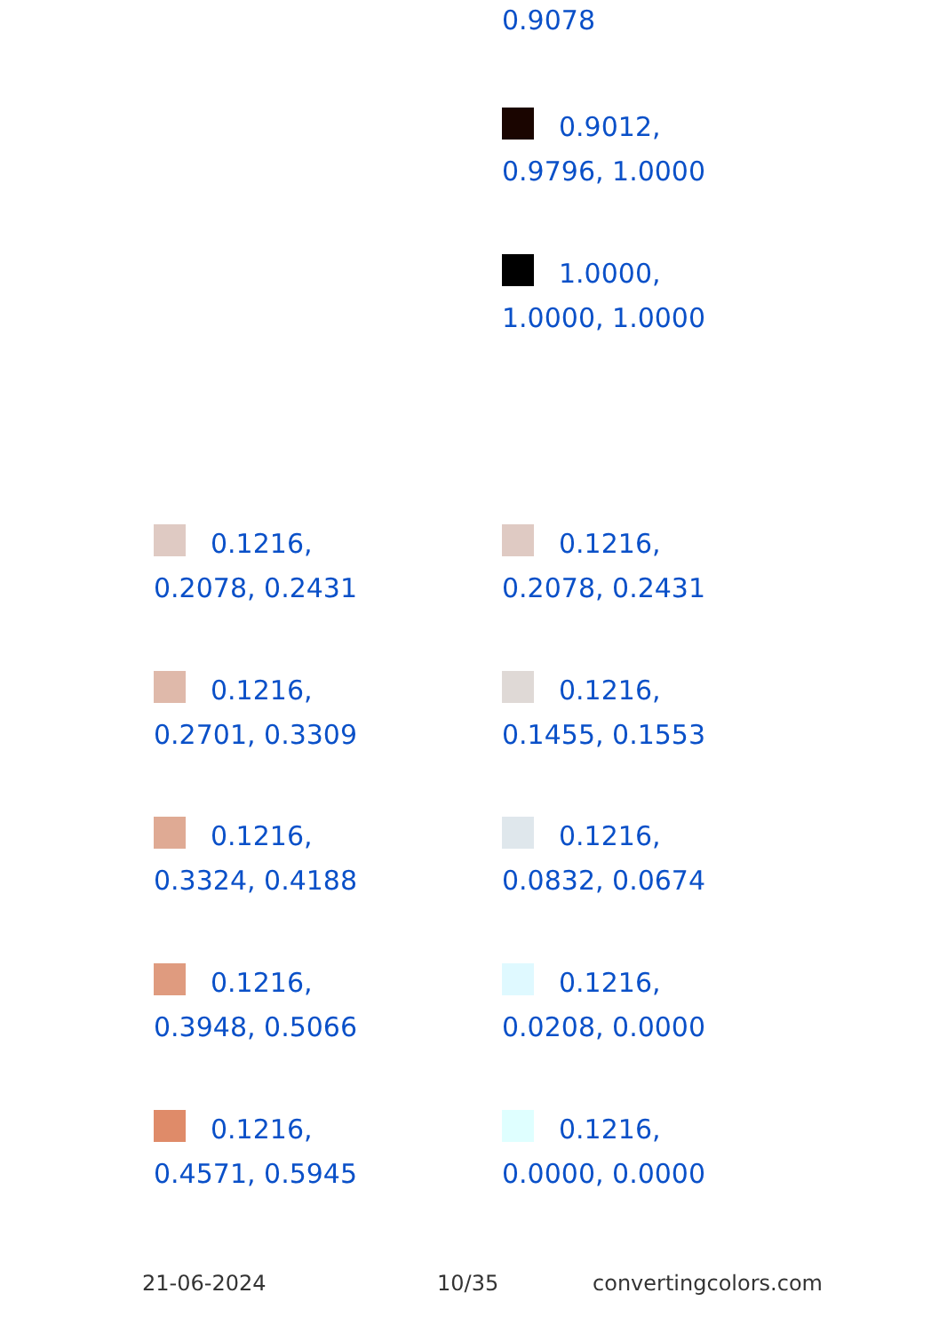0.9078
0.9012, 0.9796, 1.0000
1.0000, 1.0000, 1.0000
0.1216, 0.2078, 0.2431
0.1216, 0.2078, 0.2431
0.1216, 0.2701, 0.3309
0.1216, 0.1455, 0.1553
0.1216, 0.3324, 0.4188
0.1216, 0.0832, 0.0674
0.1216, 0.3948, 0.5066
0.1216, 0.0208, 0.0000
0.1216, 0.4571, 0.5945
0.1216, 0.0000, 0.0000
21-06-2024 10/35 convertingcolors.com